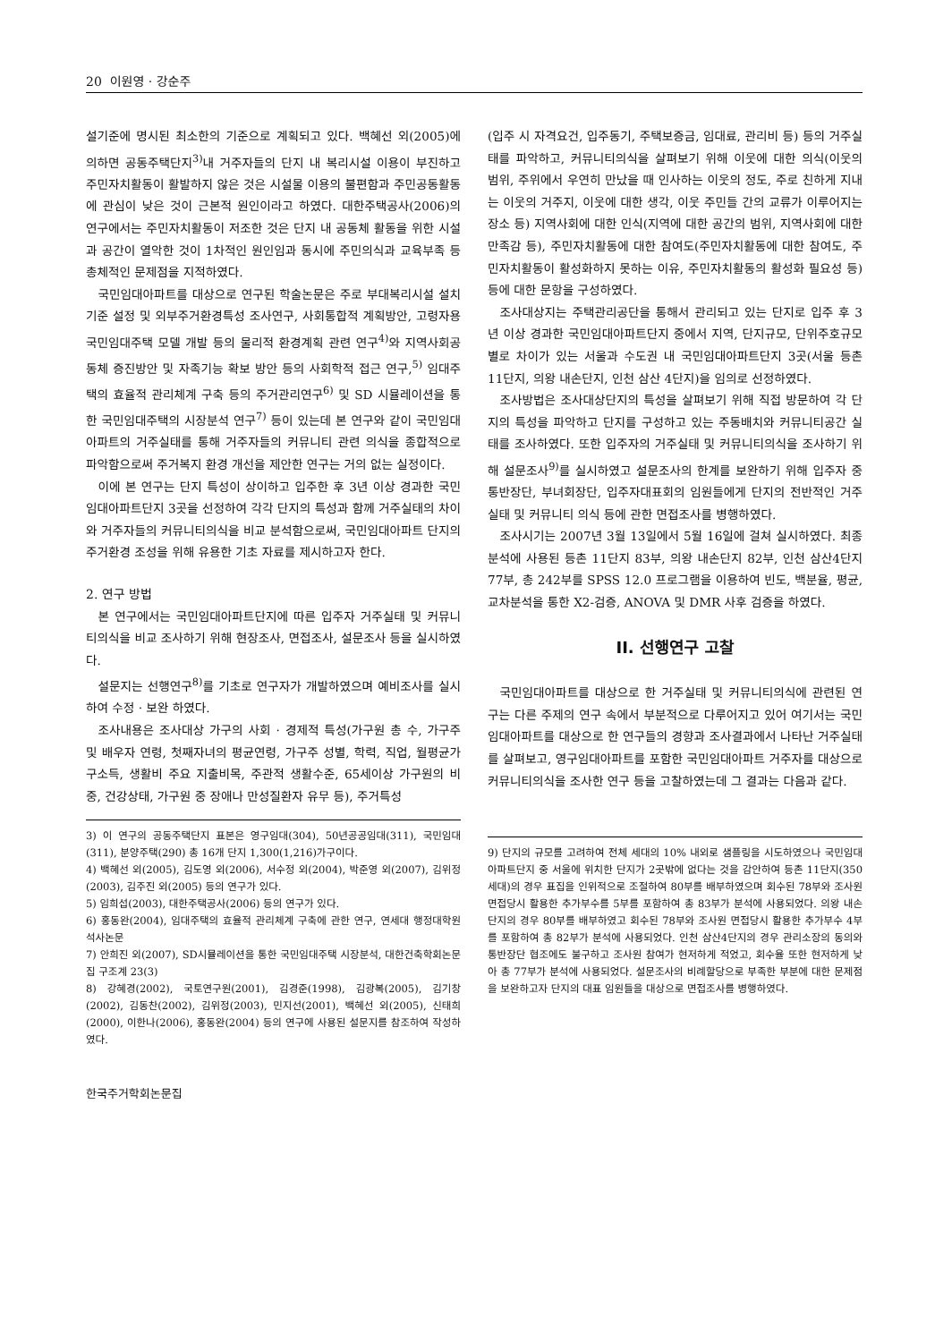20 이원영 · 강순주
설기준에 명시된 최소한의 기준으로 계획되고 있다. 백혜선 외(2005)에 의하면 공동주택단지<sup>3)</sup>내 거주자들의 단지 내 복리시설 이용이 부진하고 주민자치활동이 활발하지 않은 것은 시설물 이용의 불편함과 주민공동활동에 관심이 낮은 것이 근본적 원인이라고 하였다. 대한주택공사(2006)의 연구에서는 주민자치활동이 저조한 것은 단지 내 공동체 활동을 위한 시설과 공간이 열악한 것이 1차적인 원인임과 동시에 주민의식과 교육부족 등 총체적인 문제점을 지적하였다.
국민임대아파트를 대상으로 연구된 학술논문은 주로 부대복리시설 설치기준 설정 및 외부주거환경특성 조사연구, 사회통합적 계획방안, 고령자용 국민임대주택 모델 개발 등의 물리적 환경계획 관련 연구<sup>4)</sup>와 지역사회공동체 증진방안 및 자족기능 확보 방안 등의 사회학적 접근 연구,<sup>5)</sup> 임대주택의 효율적 관리체계 구축 등의 주거관리연구<sup>6)</sup> 및 SD 시뮬레이션을 통한 국민임대주택의 시장분석 연구<sup>7)</sup> 등이 있는데 본 연구와 같이 국민임대아파트의 거주실태를 통해 거주자들의 커뮤니티 관련 의식을 종합적으로 파악함으로써 주거복지 환경 개선을 제안한 연구는 거의 없는 실정이다.
이에 본 연구는 단지 특성이 상이하고 입주한 후 3년 이상 경과한 국민임대아파트단지 3곳을 선정하여 각각 단지의 특성과 함께 거주실태의 차이와 거주자들의 커뮤니티의식을 비교 분석함으로써, 국민임대아파트 단지의 주거환경 조성을 위해 유용한 기초 자료를 제시하고자 한다.
2. 연구 방법
본 연구에서는 국민임대아파트단지에 따른 입주자 거주실태 및 커뮤니티의식을 비교 조사하기 위해 현장조사, 면접조사, 설문조사 등을 실시하였다.
설문지는 선행연구<sup>8)</sup>를 기초로 연구자가 개발하였으며 예비조사를 실시하여 수정 · 보완 하였다.
조사내용은 조사대상 가구의 사회 · 경제적 특성(가구원 총 수, 가구주 및 배우자 연령, 첫째자녀의 평균연령, 가구주 성별, 학력, 직업, 월평균가구소득, 생활비 주요 지출비목, 주관적 생활수준, 65세이상 가구원의 비중, 건강상태, 가구원 중 장애나 만성질환자 유무 등), 주거특성
3) 이 연구의 공동주택단지 표본은 영구임대(304), 50년공공임대(311), 국민임대(311), 분양주택(290) 총 16개 단지 1,300(1,216)가구이다.
4) 백혜선 외(2005), 김도영 외(2006), 서수정 외(2004), 박준영 외(2007), 김위정(2003), 김주진 외(2005) 등의 연구가 있다.
5) 임희섭(2003), 대한주택공사(2006) 등의 연구가 있다.
6) 홍동완(2004), 임대주택의 효율적 관리체계 구축에 관한 연구, 연세대 행정대학원 석사논문
7) 안희진 외(2007), SD시뮬레이션을 통한 국민임대주택 시장분석, 대한건축학회논문집 구조계 23(3)
8) 강혜경(2002), 국토연구원(2001), 김경준(1998), 김광복(2005), 김기창(2002), 김동찬(2002), 김위정(2003), 민지선(2001), 백혜선 외(2005), 신태희(2000), 이한나(2006), 홍동완(2004) 등의 연구에 사용된 설문지를 참조하여 작성하였다.
(입주 시 자격요건, 입주동기, 주택보증금, 임대료, 관리비 등) 등의 거주실태를 파악하고, 커뮤니티의식을 살펴보기 위해 이웃에 대한 의식(이웃의 범위, 주위에서 우연히 만났을 때 인사하는 이웃의 정도, 주로 친하게 지내는 이웃의 거주지, 이웃에 대한 생각, 이웃 주민들 간의 교류가 이루어지는 장소 등) 지역사회에 대한 인식(지역에 대한 공간의 범위, 지역사회에 대한 만족감 등), 주민자치활동에 대한 참여도(주민자치활동에 대한 참여도, 주민자치활동이 활성화하지 못하는 이유, 주민자치활동의 활성화 필요성 등) 등에 대한 문항을 구성하였다.
조사대상지는 주택관리공단을 통해서 관리되고 있는 단지로 입주 후 3년 이상 경과한 국민임대아파트단지 중에서 지역, 단지규모, 단위주호규모 별로 차이가 있는 서울과 수도권 내 국민임대아파트단지 3곳(서울 등촌 11단지, 의왕 내손단지, 인천 삼산 4단지)을 임의로 선정하였다.
조사방법은 조사대상단지의 특성을 살펴보기 위해 직접 방문하여 각 단지의 특성을 파악하고 단지를 구성하고 있는 주동배치와 커뮤니티공간 실태를 조사하였다. 또한 입주자의 거주실태 및 커뮤니티의식을 조사하기 위해 설문조사<sup>9)</sup>를 실시하였고 설문조사의 한계를 보완하기 위해 입주자 중 통반장단, 부녀회장단, 입주자대표회의 임원들에게 단지의 전반적인 거주실태 및 커뮤니티 의식 등에 관한 면접조사를 병행하였다.
조사시기는 2007년 3월 13일에서 5월 16일에 걸쳐 실시하였다. 최종분석에 사용된 등촌 11단지 83부, 의왕 내손단지 82부, 인천 삼산4단지 77부, 총 242부를 SPSS 12.0 프로그램을 이용하여 빈도, 백분율, 평균, 교차분석을 통한 X2-검증, ANOVA 및 DMR 사후 검증을 하였다.
II. 선행연구 고찰
국민임대아파트를 대상으로 한 거주실태 및 커뮤니티의식에 관련된 연구는 다른 주제의 연구 속에서 부분적으로 다루어지고 있어 여기서는 국민임대아파트를 대상으로 한 연구들의 경향과 조사결과에서 나타난 거주실태를 살펴보고, 영구임대아파트를 포함한 국민임대아파트 거주자를 대상으로 커뮤니티의식을 조사한 연구 등을 고찰하였는데 그 결과는 다음과 같다.
9) 단지의 규모를 고려하여 전체 세대의 10% 내외로 샘플링을 시도하였으나 국민임대아파트단지 중 서울에 위치한 단지가 2곳밖에 없다는 것을 감안하여 등촌 11단지(350세대)의 경우 표집을 인위적으로 조절하여 80부를 배부하였으며 회수된 78부와 조사원 면접당시 활용한 추가부수를 5부를 포함하여 총 83부가 분석에 사용되었다. 의왕 내손단지의 경우 80부를 배부하였고 회수된 78부와 조사원 면접당시 활용한 추가부수 4부를 포함하여 총 82부가 분석에 사용되었다. 인천 삼산4단지의 경우 관리소장의 동의와 통반장단 협조에도 불구하고 조사원 참여가 현저하게 적었고, 회수율 또한 현저하게 낮아 총 77부가 분석에 사용되었다. 설문조사의 비례할당으로 부족한 부분에 대한 문제점을 보완하고자 단지의 대표 임원들을 대상으로 면접조사를 병행하였다.
한국주거학회논문집